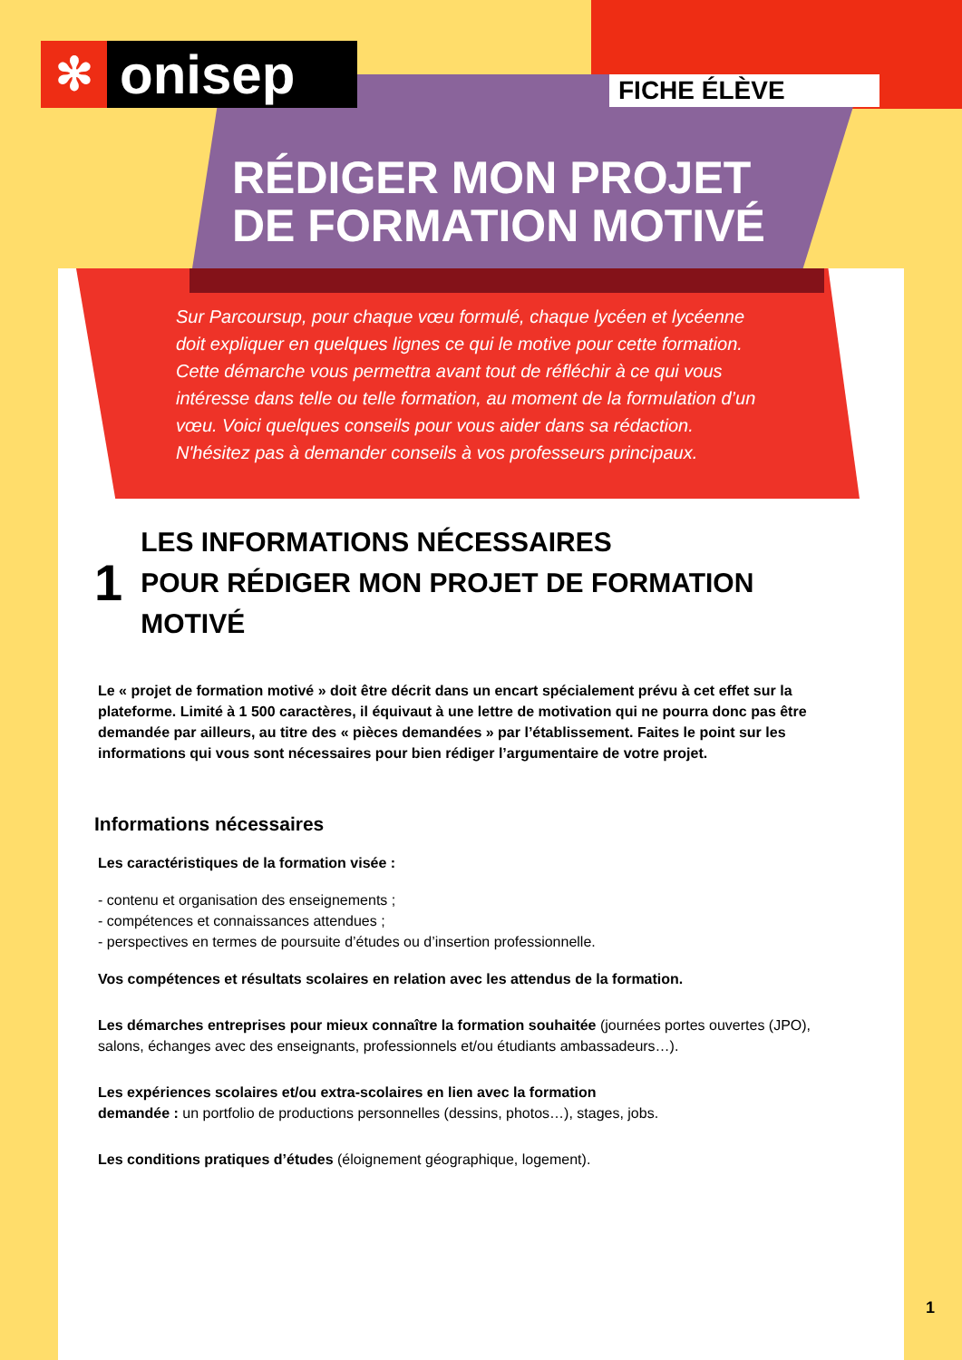✻ onisep FICHE ÉLÈVE
RÉDIGER MON PROJET
DE FORMATION MOTIVÉ
Sur Parcoursup, pour chaque vœu formulé, chaque lycéen et lycéenne doit expliquer en quelques lignes ce qui le motive pour cette formation. Cette démarche vous permettra avant tout de réfléchir à ce qui vous intéresse dans telle ou telle formation, au moment de la formulation d’un vœu. Voici quelques conseils pour vous aider dans sa rédaction. N'hésitez pas à demander conseils à vos professeurs principaux.
1 LES INFORMATIONS NÉCESSAIRES
POUR RÉDIGER MON PROJET DE FORMATION MOTIVÉ
Le « projet de formation motivé » doit être décrit dans un encart spécialement prévu à cet effet sur la plateforme. Limité à 1 500 caractères, il équivaut à une lettre de motivation qui ne pourra donc pas être demandée par ailleurs, au titre des « pièces demandées » par l’établissement. Faites le point sur les informations qui vous sont nécessaires pour bien rédiger l’argumentaire de votre projet.
Informations nécessaires
Les caractéristiques de la formation visée :
- contenu et organisation des enseignements ;
- compétences et connaissances attendues ;
- perspectives en termes de poursuite d’études ou d’insertion professionnelle.
Vos compétences et résultats scolaires en relation avec les attendus de la formation.
Les démarches entreprises pour mieux connaître la formation souhaitée (journées portes ouvertes (JPO), salons, échanges avec des enseignants, professionnels et/ou étudiants ambassadeurs…).
Les expériences scolaires et/ou extra-scolaires en lien avec la formation
demandée : un portfolio de productions personnelles (dessins, photos…), stages, jobs.
Les conditions pratiques d’études (éloignement géographique, logement).
1